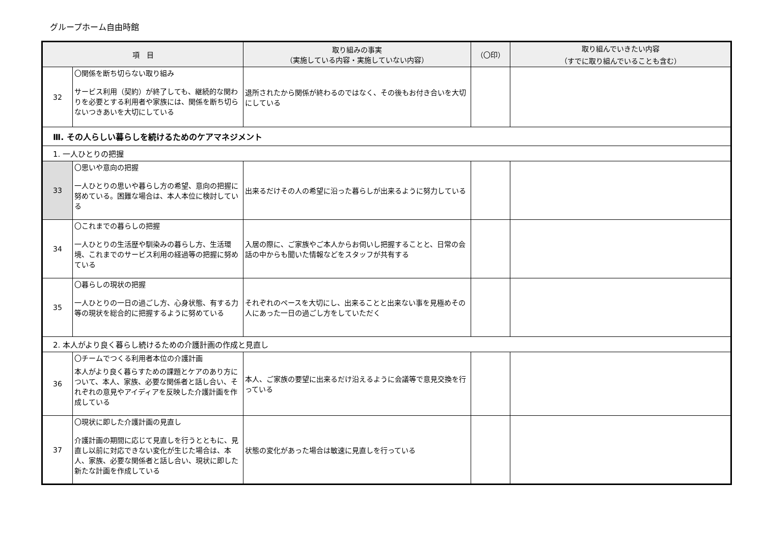グループホーム自由時館
| 項 目 | | 取り組みの事実 （実施している内容・実施していない内容） | （〇印） | 取り組んでいきたい内容 （すでに取り組んでいることも含む） |
| --- | --- | --- | --- | --- |
| 32 | 〇関係を断ち切らない取り組み サービス利用（契約）が終了しても、継続的な関わりを必要とする利用者や家族には、関係を断ち切らないつきあいを大切にしている | 退所されたから関係が終わるのではなく、その後もお付き合いを大切にしている | | |
| Ⅲ. その人らしい暮らしを続けるためのケアマネジメント | | | | |
| 1. 一人ひとりの把握 | | | | |
| 33 | 〇思いや意向の把握 一人ひとりの思いや暮らし方の希望、意向の把握に努めている。困難な場合は、本人本位に検討している | 出来るだけその人の希望に沿った暮らしが出来るように努力している | | |
| 34 | 〇これまでの暮らしの把握 一人ひとりの生活歴や馴染みの暮らし方、生活環境、これまでのサービス利用の経過等の把握に努めている | 入居の際に、ご家族やご本人からお伺いし把握することと、日常の会話の中からも聞いた情報などをスタッフが共有する | | |
| 35 | 〇暮らしの現状の把握 一人ひとりの一日の過ごし方、心身状態、有する力等の現状を総合的に把握するように努めている | それぞれのペースを大切にし、出来ることと出来ない事を見極めその人にあった一日の過ごし方をしていただく | | |
| 2. 本人がより良く暮らし続けるための介護計画の作成と見直し | | | | |
| 36 | 〇チームでつくる利用者本位の介護計画 本人がより良く暮らすための課題とケアのあり方について、本人、家族、必要な関係者と話し合い、それぞれの意見やアイディアを反映した介護計画を作成している | 本人、ご家族の要望に出来るだけ沿えるように会議等で意見交換を行っている | | |
| 37 | 〇現状に即した介護計画の見直し 介護計画の期間に応じて見直しを行うとともに、見直し以前に対応できない変化が生じた場合は、本人、家族、必要な関係者と話し合い、現状に即した新たな計画を作成している | 状態の変化があった場合は敏速に見直しを行っている | | |